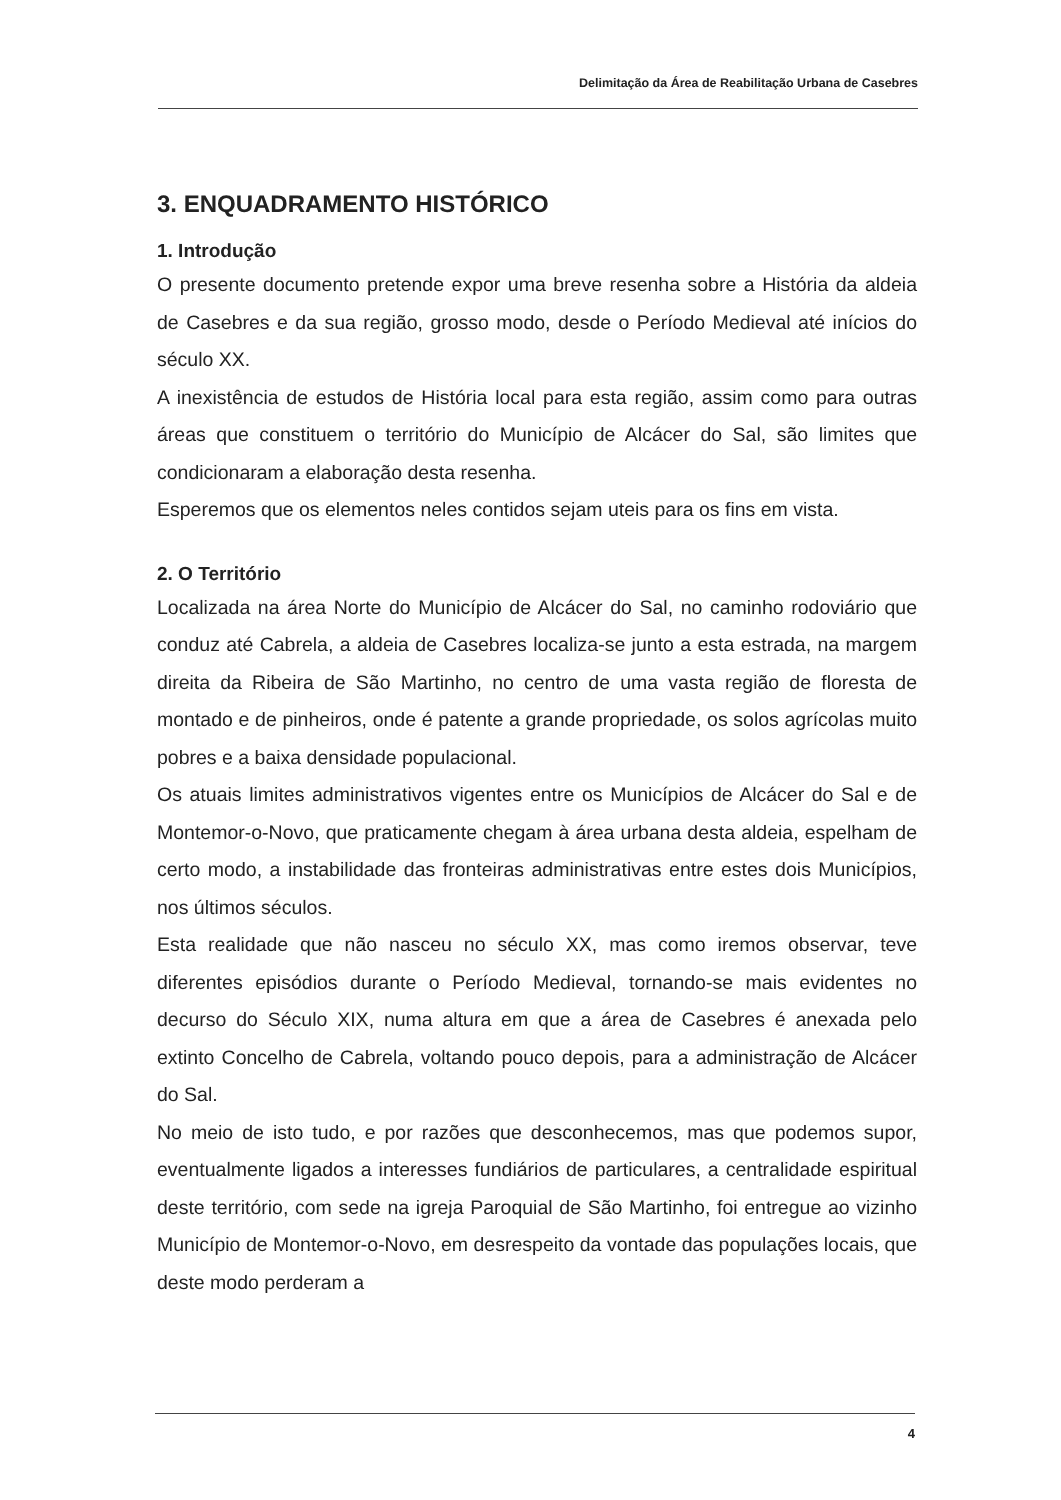Delimitação da Área de Reabilitação Urbana de Casebres
3. ENQUADRAMENTO HISTÓRICO
1. Introdução
O presente documento pretende expor uma breve resenha sobre a História da aldeia de Casebres e da sua região, grosso modo, desde o Período Medieval até inícios do século XX.
A inexistência de estudos de História local para esta região, assim como para outras áreas que constituem o território do Município de Alcácer do Sal, são limites que condicionaram a elaboração desta resenha.
Esperemos que os elementos neles contidos sejam uteis para os fins em vista.
2. O Território
Localizada na área Norte do Município de Alcácer do Sal, no caminho rodoviário que conduz até Cabrela, a aldeia de Casebres localiza-se junto a esta estrada, na margem direita da Ribeira de São Martinho, no centro de uma vasta região de floresta de montado e de pinheiros, onde é patente a grande propriedade, os solos agrícolas muito pobres e a baixa densidade populacional.
Os atuais limites administrativos vigentes entre os Municípios de Alcácer do Sal e de Montemor-o-Novo, que praticamente chegam à área urbana desta aldeia, espelham de certo modo, a instabilidade das fronteiras administrativas entre estes dois Municípios, nos últimos séculos.
Esta realidade que não nasceu no século XX, mas como iremos observar, teve diferentes episódios durante o Período Medieval, tornando-se mais evidentes no decurso do Século XIX, numa altura em que a área de Casebres é anexada pelo extinto Concelho de Cabrela, voltando pouco depois, para a administração de Alcácer do Sal.
No meio de isto tudo, e por razões que desconhecemos, mas que podemos supor, eventualmente ligados a interesses fundiários de particulares, a centralidade espiritual deste território, com sede na igreja Paroquial de São Martinho, foi entregue ao vizinho Município de Montemor-o-Novo, em desrespeito da vontade das populações locais, que deste modo perderam a
4